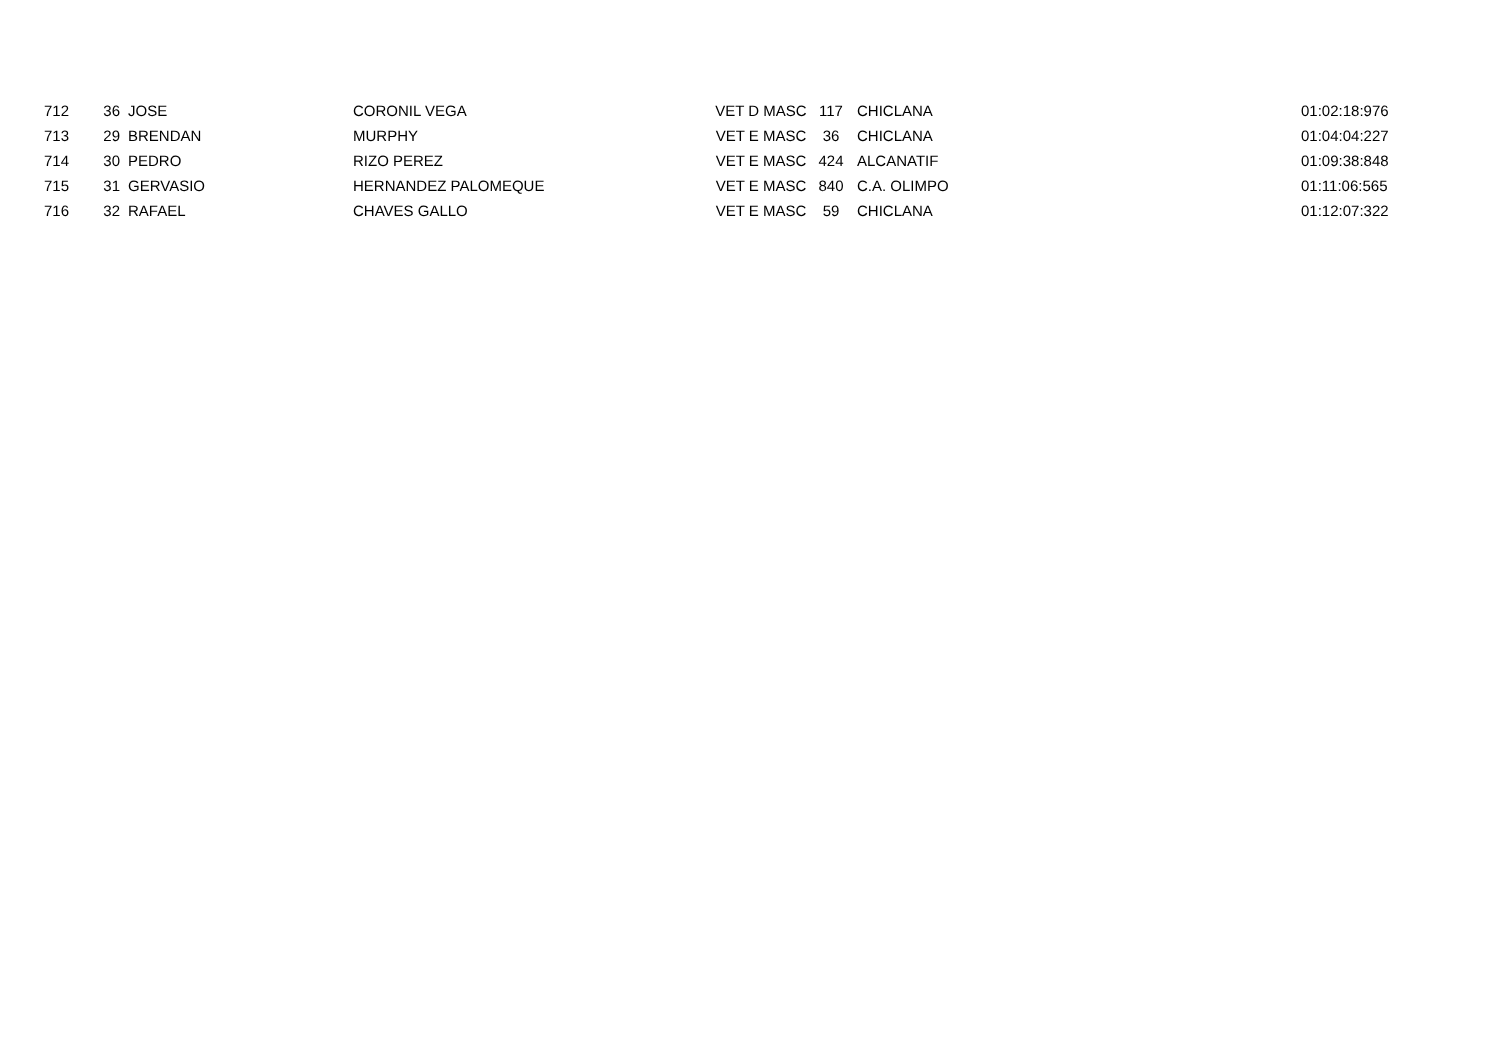| 712 | 36 | JOSE | CORONIL VEGA | VET D MASC | 117 | CHICLANA | 01:02:18:976 |
| 713 | 29 | BRENDAN | MURPHY | VET E MASC | 36 | CHICLANA | 01:04:04:227 |
| 714 | 30 | PEDRO | RIZO PEREZ | VET E MASC | 424 | ALCANATIF | 01:09:38:848 |
| 715 | 31 | GERVASIO | HERNANDEZ PALOMEQUE | VET E MASC | 840 | C.A. OLIMPO | 01:11:06:565 |
| 716 | 32 | RAFAEL | CHAVES GALLO | VET E MASC | 59 | CHICLANA | 01:12:07:322 |